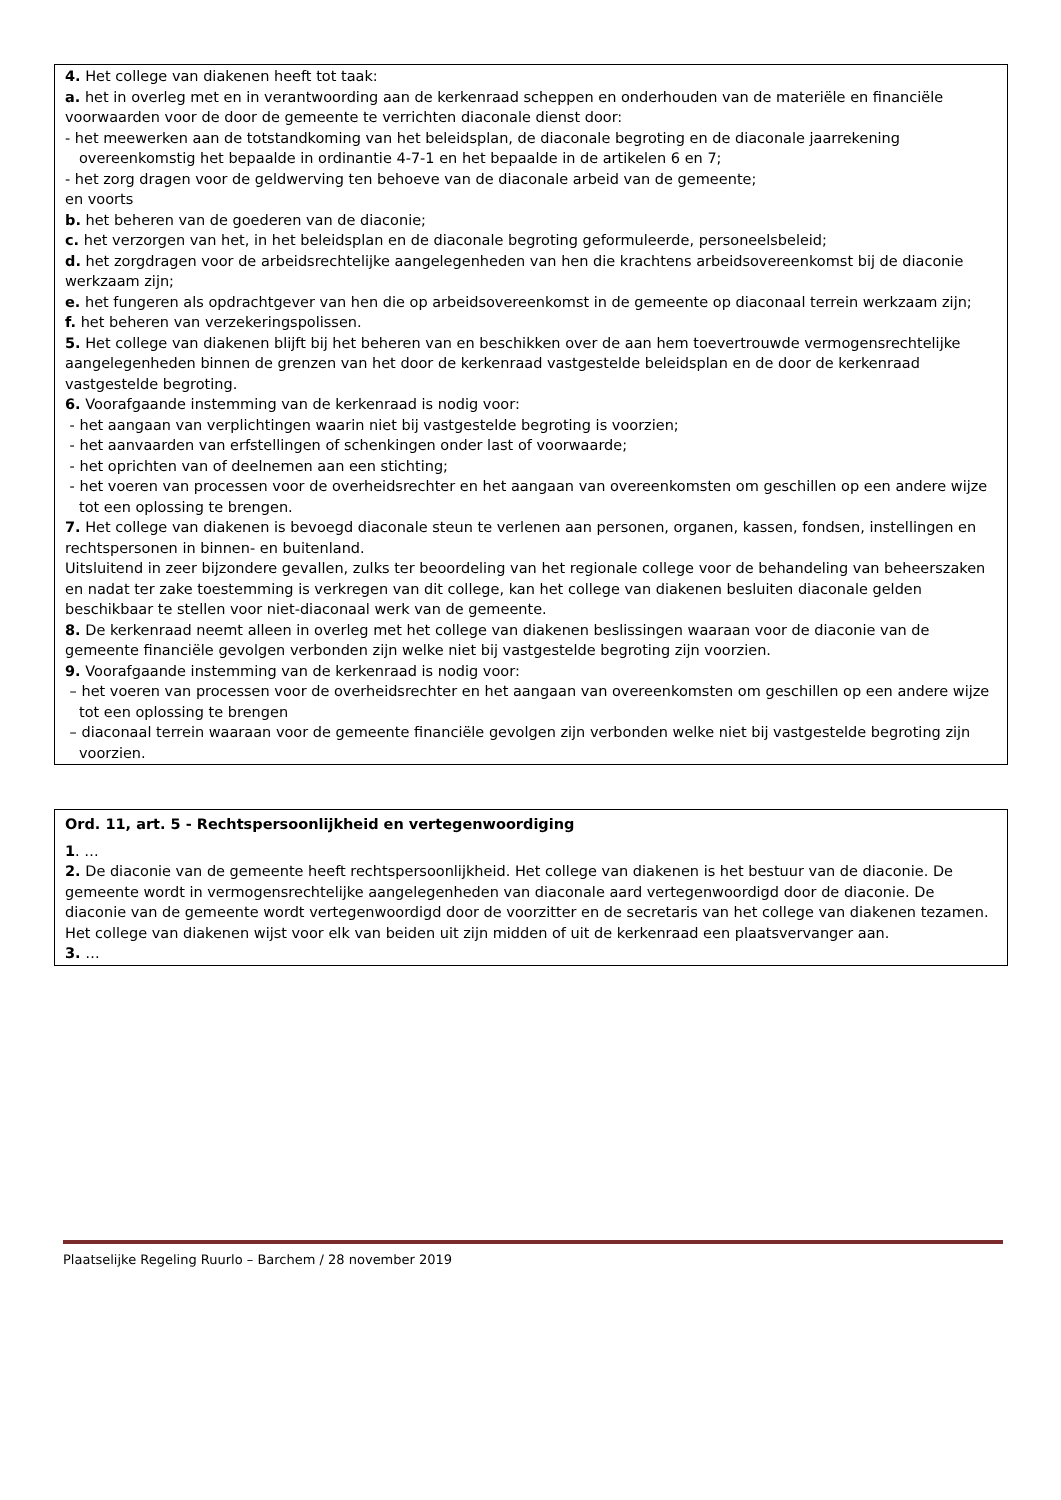4. Het college van diakenen heeft tot taak:
a. het in overleg met en in verantwoording aan de kerkenraad scheppen en onderhouden van de materiële en financiële voorwaarden voor de door de gemeente te verrichten diaconale dienst door:
- het meewerken aan de totstandkoming van het beleidsplan, de diaconale begroting en de diaconale jaarrekening overeenkomstig het bepaalde in ordinantie 4-7-1 en het bepaalde in de artikelen 6 en 7;
- het zorg dragen voor de geldwerving ten behoeve van de diaconale arbeid van de gemeente;
en voorts
b. het beheren van de goederen van de diaconie;
c. het verzorgen van het, in het beleidsplan en de diaconale begroting geformuleerde, personeelsbeleid;
d. het zorgdragen voor de arbeidsrechtelijke aangelegenheden van hen die krachtens arbeidsovereenkomst bij de diaconie werkzaam zijn;
e. het fungeren als opdrachtgever van hen die op arbeidsovereenkomst in de gemeente op diaconaal terrein werkzaam zijn;
f. het beheren van verzekeringspolissen.
5. Het college van diakenen blijft bij het beheren van en beschikken over de aan hem toevertrouwde vermogensrechtelijke aangelegenheden binnen de grenzen van het door de kerkenraad vastgestelde beleidsplan en de door de kerkenraad vastgestelde begroting.
6. Voorafgaande instemming van de kerkenraad is nodig voor:
- het aangaan van verplichtingen waarin niet bij vastgestelde begroting is voorzien;
- het aanvaarden van erfstellingen of schenkingen onder last of voorwaarde;
- het oprichten van of deelnemen aan een stichting;
- het voeren van processen voor de overheidsrechter en het aangaan van overeenkomsten om geschillen op een andere wijze tot een oplossing te brengen.
7. Het college van diakenen is bevoegd diaconale steun te verlenen aan personen, organen, kassen, fondsen, instellingen en rechtspersonen in binnen- en buitenland.
Uitsluitend in zeer bijzondere gevallen, zulks ter beoordeling van het regionale college voor de behandeling van beheerszaken en nadat ter zake toestemming is verkregen van dit college, kan het college van diakenen besluiten diaconale gelden beschikbaar te stellen voor niet-diaconaal werk van de gemeente.
8. De kerkenraad neemt alleen in overleg met het college van diakenen beslissingen waaraan voor de diaconie van de gemeente financiële gevolgen verbonden zijn welke niet bij vastgestelde begroting zijn voorzien.
9. Voorafgaande instemming van de kerkenraad is nodig voor:
– het voeren van processen voor de overheidsrechter en het aangaan van overeenkomsten om geschillen op een andere wijze tot een oplossing te brengen
– diaconaal terrein waaraan voor de gemeente financiële gevolgen zijn verbonden welke niet bij vastgestelde begroting zijn voorzien.
Ord. 11, art. 5 - Rechtspersoonlijkheid en vertegenwoordiging
1. …
2. De diaconie van de gemeente heeft rechtspersoonlijkheid. Het college van diakenen is het bestuur van de diaconie. De gemeente wordt in vermogensrechtelijke aangelegenheden van diaconale aard vertegenwoordigd door de diaconie. De diaconie van de gemeente wordt vertegenwoordigd door de voorzitter en de secretaris van het college van diakenen tezamen. Het college van diakenen wijst voor elk van beiden uit zijn midden of uit de kerkenraad een plaatsvervanger aan.
3. …
Plaatselijke Regeling Ruurlo – Barchem / 28 november 2019